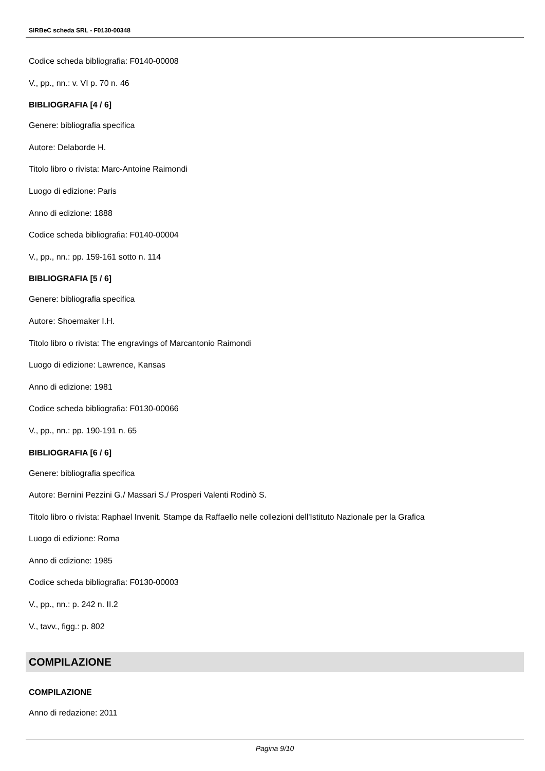SIRBeC scheda SRL - F0130-00348
Codice scheda bibliografia: F0140-00008
V., pp., nn.: v. VI p. 70 n. 46
BIBLIOGRAFIA [4 / 6]
Genere: bibliografia specifica
Autore: Delaborde H.
Titolo libro o rivista: Marc-Antoine Raimondi
Luogo di edizione: Paris
Anno di edizione: 1888
Codice scheda bibliografia: F0140-00004
V., pp., nn.: pp. 159-161 sotto n. 114
BIBLIOGRAFIA [5 / 6]
Genere: bibliografia specifica
Autore: Shoemaker I.H.
Titolo libro o rivista: The engravings of Marcantonio Raimondi
Luogo di edizione: Lawrence, Kansas
Anno di edizione: 1981
Codice scheda bibliografia: F0130-00066
V., pp., nn.: pp. 190-191 n. 65
BIBLIOGRAFIA [6 / 6]
Genere: bibliografia specifica
Autore: Bernini Pezzini G./ Massari S./ Prosperi Valenti Rodinò S.
Titolo libro o rivista: Raphael Invenit. Stampe da Raffaello nelle collezioni dell'Istituto Nazionale per la Grafica
Luogo di edizione: Roma
Anno di edizione: 1985
Codice scheda bibliografia: F0130-00003
V., pp., nn.: p. 242 n. II.2
V., tavv., figg.: p. 802
COMPILAZIONE
COMPILAZIONE
Anno di redazione: 2011
Pagina 9/10